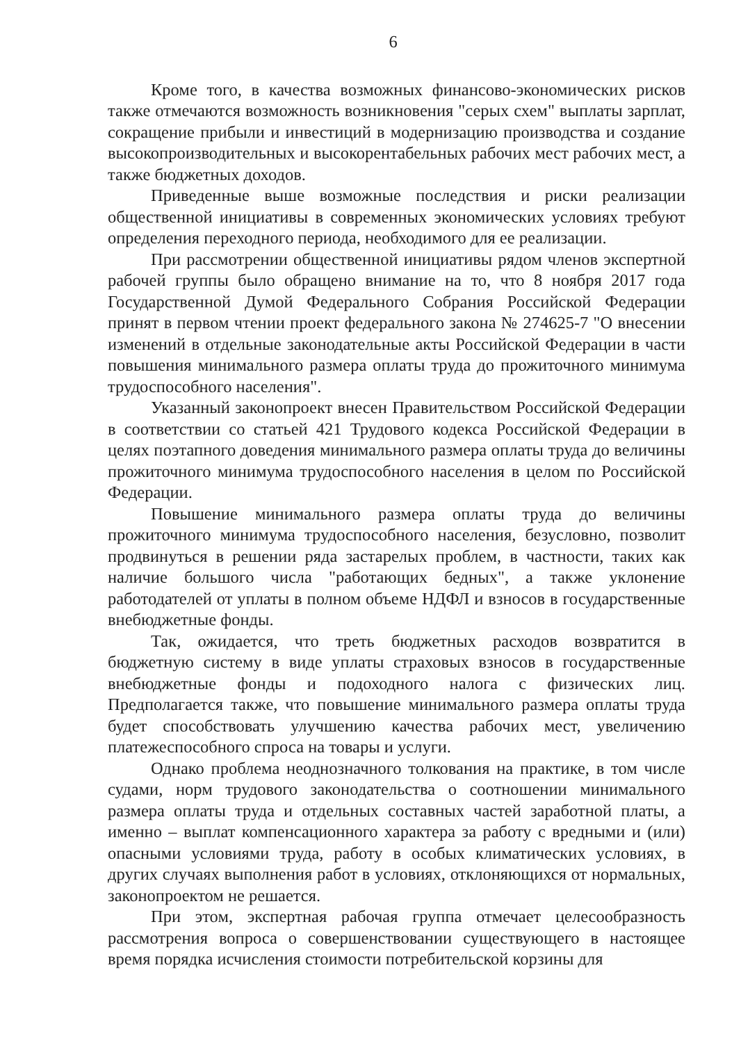6
Кроме того, в качества возможных финансово-экономических рисков также отмечаются возможность возникновения "серых схем" выплаты зарплат, сокращение прибыли и инвестиций в модернизацию производства и создание высокопроизводительных и высокорентабельных рабочих мест рабочих мест, а также бюджетных доходов.
Приведенные выше возможные последствия и риски реализации общественной инициативы в современных экономических условиях требуют определения переходного периода, необходимого для ее реализации.
При рассмотрении общественной инициативы рядом членов экспертной рабочей группы было обращено внимание на то, что 8 ноября 2017 года Государственной Думой Федерального Собрания Российской Федерации принят в первом чтении проект федерального закона № 274625-7 "О внесении изменений в отдельные законодательные акты Российской Федерации в части повышения минимального размера оплаты труда до прожиточного минимума трудоспособного населения".
Указанный законопроект внесен Правительством Российской Федерации в соответствии со статьей 421 Трудового кодекса Российской Федерации в целях поэтапного доведения минимального размера оплаты труда до величины прожиточного минимума трудоспособного населения в целом по Российской Федерации.
Повышение минимального размера оплаты труда до величины прожиточного минимума трудоспособного населения, безусловно, позволит продвинуться в решении ряда застарелых проблем, в частности, таких как наличие большого числа "работающих бедных", а также уклонение работодателей от уплаты в полном объеме НДФЛ и взносов в государственные внебюджетные фонды.
Так, ожидается, что треть бюджетных расходов возвратится в бюджетную систему в виде уплаты страховых взносов в государственные внебюджетные фонды и подоходного налога с физических лиц. Предполагается также, что повышение минимального размера оплаты труда будет способствовать улучшению качества рабочих мест, увеличению платежеспособного спроса на товары и услуги.
Однако проблема неоднозначного толкования на практике, в том числе судами, норм трудового законодательства о соотношении минимального размера оплаты труда и отдельных составных частей заработной платы, а именно – выплат компенсационного характера за работу с вредными и (или) опасными условиями труда, работу в особых климатических условиях, в других случаях выполнения работ в условиях, отклоняющихся от нормальных, законопроектом не решается.
При этом, экспертная рабочая группа отмечает целесообразность рассмотрения вопроса о совершенствовании существующего в настоящее время порядка исчисления стоимости потребительской корзины для